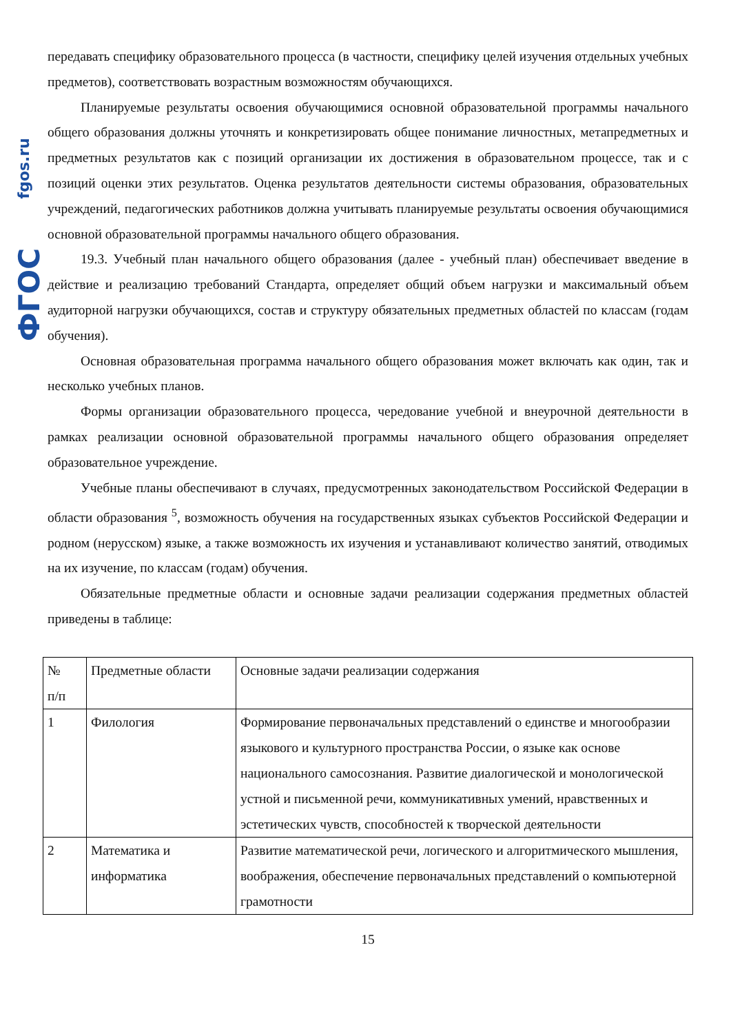fgos.ru
ФГОС
передавать специфику образовательного процесса (в частности, специфику целей изучения отдельных учебных предметов), соответствовать возрастным возможностям обучающихся.
Планируемые результаты освоения обучающимися основной образовательной программы начального общего образования должны уточнять и конкретизировать общее понимание личностных, метапредметных и предметных результатов как с позиций организации их достижения в образовательном процессе, так и с позиций оценки этих результатов. Оценка результатов деятельности системы образования, образовательных учреждений, педагогических работников должна учитывать планируемые результаты освоения обучающимися основной образовательной программы начального общего образования.
19.3. Учебный план начального общего образования (далее - учебный план) обеспечивает введение в действие и реализацию требований Стандарта, определяет общий объем нагрузки и максимальный объем аудиторной нагрузки обучающихся, состав и структуру обязательных предметных областей по классам (годам обучения).
Основная образовательная программа начального общего образования может включать как один, так и несколько учебных планов.
Формы организации образовательного процесса, чередование учебной и внеурочной деятельности в рамках реализации основной образовательной программы начального общего образования определяет образовательное учреждение.
Учебные планы обеспечивают в случаях, предусмотренных законодательством Российской Федерации в области образования <sup>5</sup>, возможность обучения на государственных языках субъектов Российской Федерации и родном (нерусском) языке, а также возможность их изучения и устанавливают количество занятий, отводимых на их изучение, по классам (годам) обучения.
Обязательные предметные области и основные задачи реализации содержания предметных областей приведены в таблице:
| № п/п | Предметные области | Основные задачи реализации содержания |
| 1 | Филология | Формирование первоначальных представлений о единстве и многообразии языкового и культурного пространства России, о языке как основе национального самосознания. Развитие диалогической и монологической устной и письменной речи, коммуникативных умений, нравственных и эстетических чувств, способностей к творческой деятельности |
| 2 | Математика и информатика | Развитие математической речи, логического и алгоритмического мышления, воображения, обеспечение первоначальных представлений о компьютерной грамотности |
15